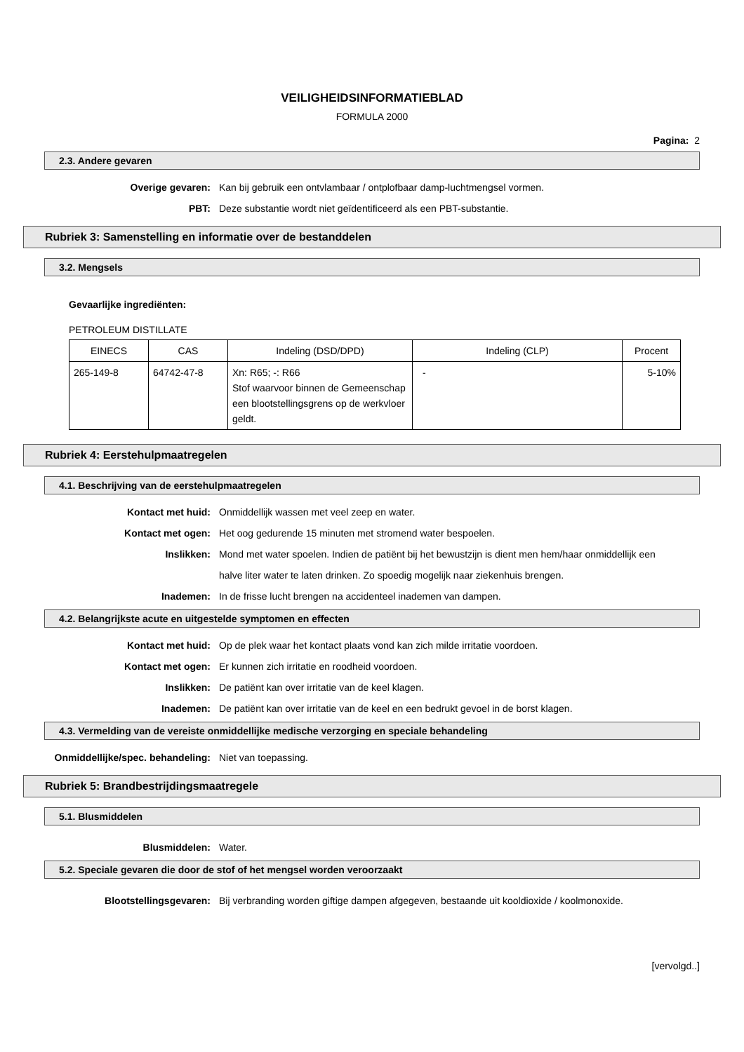VEILIGHEIDSINFORMATIEBLAD
FORMULA 2000
Pagina: 2
2.3. Andere gevaren
Overige gevaren: Kan bij gebruik een ontvlambaar / ontplofbaar damp-luchtmengsel vormen.
PBT: Deze substantie wordt niet geïdentificeerd als een PBT-substantie.
Rubriek 3: Samenstelling en informatie over de bestanddelen
3.2. Mengsels
Gevaarlijke ingrediënten:
PETROLEUM DISTILLATE
| EINECS | CAS | Indeling (DSD/DPD) | Indeling (CLP) | Procent |
| --- | --- | --- | --- | --- |
| 265-149-8 | 64742-47-8 | Xn: R65; -: R66 Stof waarvoor binnen de Gemeenschap een blootstellingsgrens op de werkvloer geldt. | - | 5-10% |
Rubriek 4: Eerstehulpmaatregelen
4.1. Beschrijving van de eerstehulpmaatregelen
Kontact met huid: Onmiddellijk wassen met veel zeep en water.
Kontact met ogen: Het oog gedurende 15 minuten met stromend water bespoelen.
Inslikken: Mond met water spoelen. Indien de patiënt bij het bewustzijn is dient men hem/haar onmiddellijk een halve liter water te laten drinken. Zo spoedig mogelijk naar ziekenhuis brengen.
Inademen: In de frisse lucht brengen na accidenteel inademen van dampen.
4.2. Belangrijkste acute en uitgestelde symptomen en effecten
Kontact met huid: Op de plek waar het kontact plaats vond kan zich milde irritatie voordoen.
Kontact met ogen: Er kunnen zich irritatie en roodheid voordoen.
Inslikken: De patiënt kan over irritatie van de keel klagen.
Inademen: De patiënt kan over irritatie van de keel en een bedrukt gevoel in de borst klagen.
4.3. Vermelding van de vereiste onmiddellijke medische verzorging en speciale behandeling
Onmiddellijke/spec. behandeling: Niet van toepassing.
Rubriek 5: Brandbestrijdingsmaatregele
5.1. Blusmiddelen
Blusmiddelen: Water.
5.2. Speciale gevaren die door de stof of het mengsel worden veroorzaakt
Blootstellingsgevaren: Bij verbranding worden giftige dampen afgegeven, bestaande uit kooldioxide / koolmonoxide.
[vervolgd..]